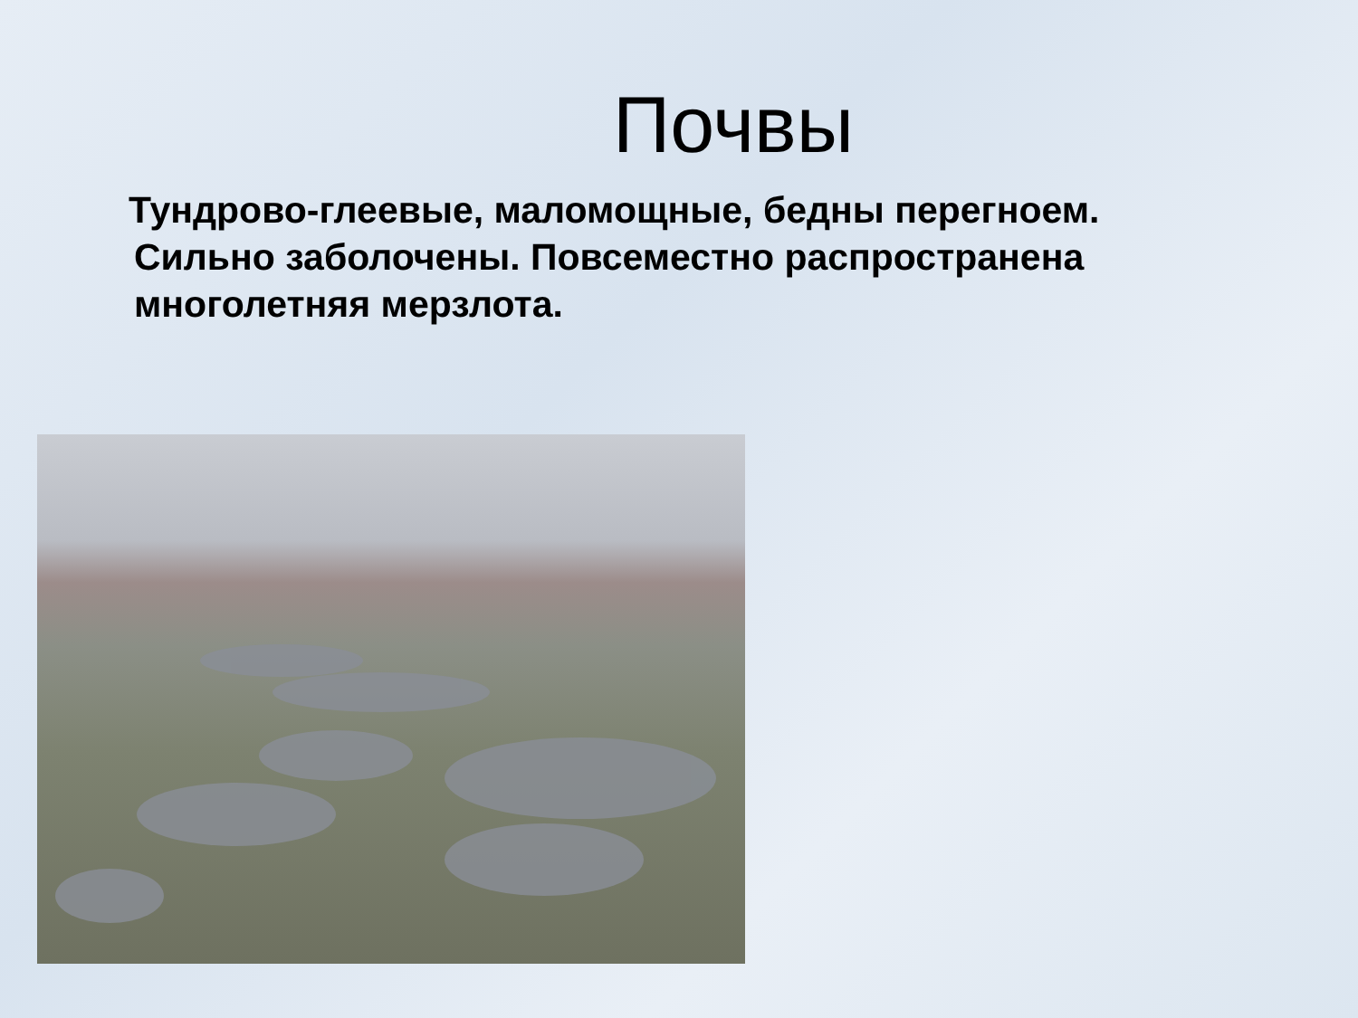Почвы
Тундрово-глеевые, маломощные, бедны перегноем. Сильно заболочены. Повсеместно распространена многолетняя мерзлота.